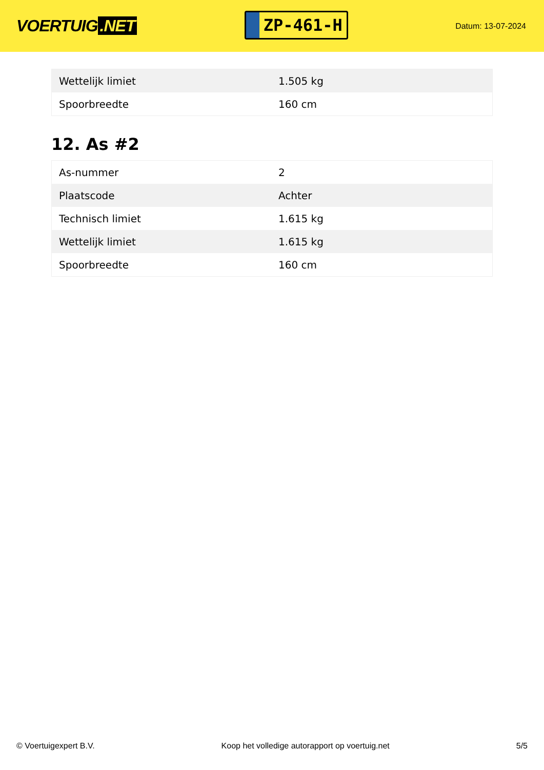VOERTUIG.NET
ZP-461-H
Datum: 13-07-2024
| Wettelijk limiet | 1.505 kg |
| Spoorbreedte | 160 cm |
12. As #2
| As-nummer | 2 |
| Plaatscode | Achter |
| Technisch limiet | 1.615 kg |
| Wettelijk limiet | 1.615 kg |
| Spoorbreedte | 160 cm |
© Voertuigexpert B.V. Koop het volledige autorapport op voertuig.net 5/5